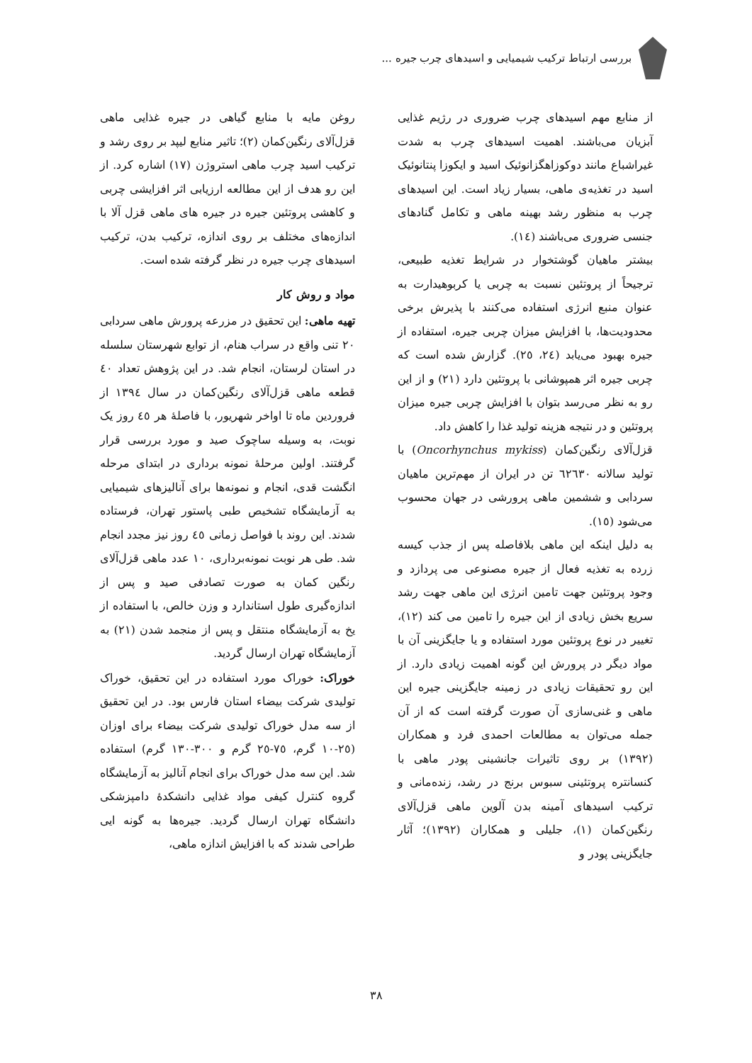بررسی ارتباط ترکیب شیمیایی و اسیدهای چرب جیره ...
از منابع مهم اسیدهای چرب ضروری در رژیم غذایی آبزیان می‌باشند. اهمیت اسیدهای چرب به شدت غیراشباع مانند دوکوزاهگزانوئیک اسید و ایکوزا پنتانوئیک اسید در تغذیه‌ی ماهی، بسیار زیاد است. این اسیدهای چرب به منظور رشد بهینه ماهی و تکامل گنادهای جنسی ضروری می‌باشند (۱٤).
بیشتر ماهیان گوشتخوار در شرایط تغذیه طبیعی، ترجیحاً از پروتئین نسبت به چربی یا کربوهیدارت به عنوان منبع انرژی استفاده می‌کنند با پذیرش برخی محدودیت‌ها، با افزایش میزان چربی جیره، استفاده از جیره بهبود می‌یابد (٢٤، ٢٥). گزارش شده است که چربی جیره اثر همپوشانی با پروتئین دارد (٢١) و از این رو به نظر می‌رسد بتوان با افزایش چربی جیره میزان پروتئین و در نتیجه هزینه تولید غذا را کاهش داد.
قزل‌آلای رنگین‌کمان (Oncorhynchus mykiss) با تولید سالانه ٦٢٦٣٠ تن در ایران از مهم‌ترین ماهیان سردابی و ششمین ماهی پرورشی در جهان محسوب می‌شود (١٥).
به دلیل اینکه این ماهی بلافاصله پس از جذب کیسه زرده به تغذیه فعال از جیره مصنوعی می پردازد و وجود پروتئین جهت تامین انرژی این ماهی جهت رشد سریع بخش زیادی از این جیره را تامین می کند (١٢)، تغییر در نوع پروتئین مورد استفاده و یا جایگزینی آن با مواد دیگر در پرورش این گونه اهمیت زیادی دارد. از این رو تحقیقات زیادی در زمینه جایگزینی جیره این ماهی و غنی‌سازی آن صورت گرفته است که از آن جمله می‌توان به مطالعات احمدی فرد و همکاران (١٣٩٢) بر روی تاثیرات جانشینی پودر ماهی با کنسانتره پروتئینی سبوس برنج در رشد، زنده‌مانی و ترکیب اسیدهای آمینه بدن آلوین ماهی قزل‌آلای رنگین‌کمان (١)، جلیلی و همکاران (١٣٩٢)؛ آثار جایگزینی پودر و
روغن مایه با منابع گیاهی در جیره غذایی ماهی قزل‌آلای رنگین‌کمان (٢)؛ تاثیر منابع لیپد بر روی رشد و ترکیب اسید چرب ماهی استروژن (١٧) اشاره کرد. از این رو هدف از این مطالعه ارزیابی اثر افزایشی چربی و کاهشی پروتئین جیره در جیره های ماهی قزل آلا با اندازه‌های مختلف بر روی اندازه، ترکیب بدن، ترکیب اسیدهای چرب جیره در نظر گرفته شده است.
مواد و روش کار
تهیه ماهی: این تحقیق در مزرعه پرورش ماهی سردابی ٢٠ تنی واقع در سراب هنام، از توابع شهرستان سلسله در استان لرستان، انجام شد. در این پژوهش تعداد ٤٠ قطعه ماهی قزل‌آلای رنگین‌کمان در سال ١٣٩٤ از فروردین ماه تا اواخر شهریور، با فاصلهٔ هر ٤٥ روز یک نوبت، به وسیله ساچوک صید و مورد بررسی قرار گرفتند. اولین مرحلهٔ نمونه برداری در ابتدای مرحله انگشت قدی، انجام و نمونه‌ها برای آنالیزهای شیمیایی به آزمایشگاه تشخیص طبی پاستور تهران، فرستاده شدند. این روند با فواصل زمانی ٤٥ روز نیز مجدد انجام شد. طی هر نوبت نمونه‌برداری، ١٠ عدد ماهی قزل‌آلای رنگین کمان به صورت تصادفی صید و پس از اندازه‌گیری طول استاندارد و وزن خالص، با استفاده از یخ به آزمایشگاه منتقل و پس از منجمد شدن (٢١) به آزمایشگاه تهران ارسال گردید.
خوراک: خوراک مورد استفاده در این تحقیق، خوراک تولیدی شرکت بیضاء استان فارس بود. در این تحقیق از سه مدل خوراک تولیدی شرکت بیضاء برای اوزان (٢٥-١٠ گرم، ٧٥-٢٥ گرم و ٣٠٠-١٣٠ گرم) استفاده شد. این سه مدل خوراک برای انجام آنالیز به آزمایشگاه گروه کنترل کیفی مواد غذایی دانشکدهٔ دامپزشکی دانشگاه تهران ارسال گردید. جیره‌ها به گونه ایی طراحی شدند که با افزایش اندازه ماهی،
٣٨